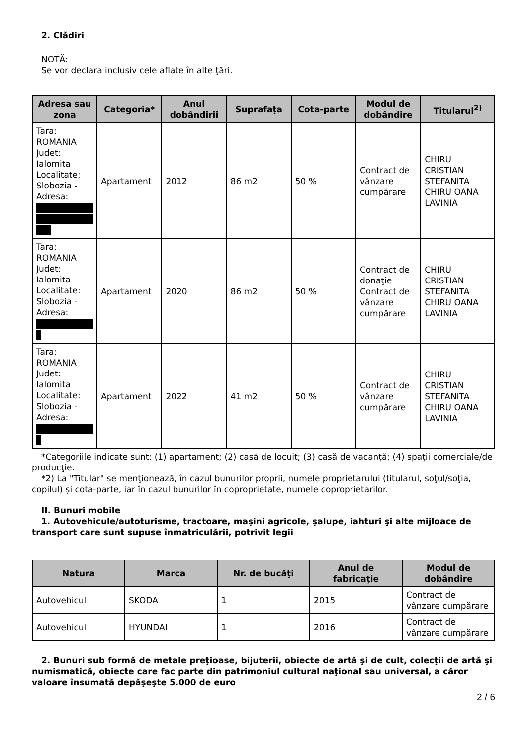2. Clădiri
NOTĂ:
Se vor declara inclusiv cele aflate în alte ţări.
| Adresa sau zona | Categoria* | Anul dobândirii | Suprafaţa | Cota-parte | Modul de dobândire | Titularul<sup>2)</sup> |
| --- | --- | --- | --- | --- | --- | --- |
| Tara: ROMANIA Judet: Ialomita Localitate: Slobozia - Adresa: | Apartament | 2012 | 86 m2 | 50 % | Contract de vânzare cumpărare | CHIRU CRISTIAN STEFANITA CHIRU OANA LAVINIA |
| Tara: ROMANIA Judet: Ialomita Localitate: Slobozia - Adresa: | Apartament | 2020 | 86 m2 | 50 % | Contract de donaţie Contract de vânzare cumpărare | CHIRU CRISTIAN STEFANITA CHIRU OANA LAVINIA |
| Tara: ROMANIA Judet: Ialomita Localitate: Slobozia - Adresa: | Apartament | 2022 | 41 m2 | 50 % | Contract de vânzare cumpărare | CHIRU CRISTIAN STEFANITA CHIRU OANA LAVINIA |
*Categoriile indicate sunt: (1) apartament; (2) casă de locuit; (3) casă de vacanţă; (4) spaţii comerciale/de producţie.
*2) La "Titular" se menţionează, în cazul bunurilor proprii, numele proprietarului (titularul, soţul/soţia, copilul) și cota-parte, iar în cazul bunurilor în coproprietate, numele coproprietarilor.
II. Bunuri mobile
1. Autovehicule/autoturisme, tractoare, maşini agricole, şalupe, iahturi şi alte mijloace de transport care sunt supuse înmatriculării, potrivit legii
| Natura | Marca | Nr. de bucăţi | Anul de fabricaţie | Modul de dobândire |
| --- | --- | --- | --- | --- |
| Autovehicul | SKODA | 1 | 2015 | Contract de vânzare cumpărare |
| Autovehicul | HYUNDAI | 1 | 2016 | Contract de vânzare cumpărare |
2. Bunuri sub formă de metale preţioase, bijuterii, obiecte de artă şi de cult, colecţii de artă şi numismatică, obiecte care fac parte din patrimoniul cultural naţional sau universal, a căror valoare însumată depăşeşte 5.000 de euro
2 / 6